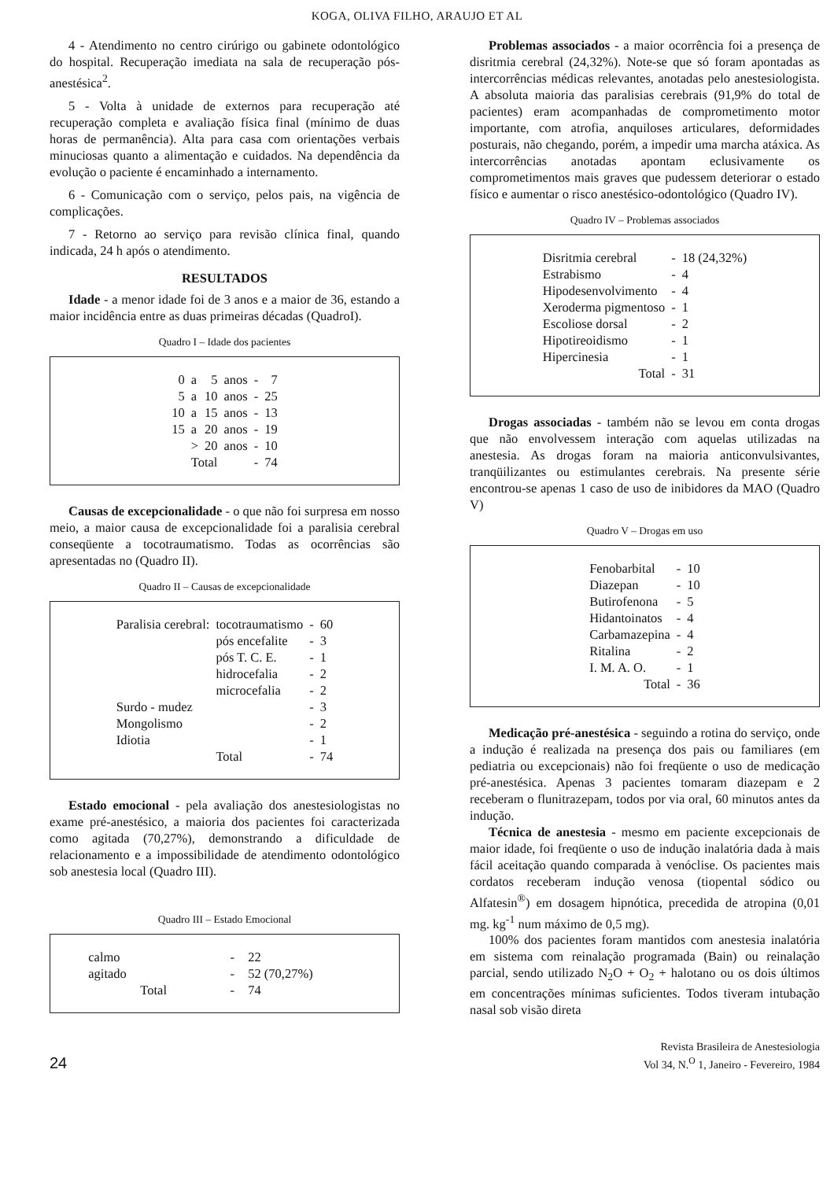KOGA, OLIVA FILHO, ARAUJO ET AL
4 - Atendimento no centro cirúrigo ou gabinete odontológico do hospital. Recuperação imediata na sala de recuperação pós-anestésica<sup>2</sup>.
5 - Volta à unidade de externos para recuperação até recuperação completa e avaliação física final (mínimo de duas horas de permanência). Alta para casa com orientações verbais minuciosas quanto a alimentação e cuidados. Na dependência da evolução o paciente é encaminhado a internamento.
6 - Comunicação com o serviço, pelos pais, na vigência de complicações.
7 - Retorno ao serviço para revisão clínica final, quando indicada, 24 h após o atendimento.
RESULTADOS
Idade - a menor idade foi de 3 anos e a maior de 36, estando a maior incidência entre as duas primeiras décadas (QuadroI).
Quadro I – Idade dos pacientes
| 0 | a | 5 | anos | - | 7 |
| 5 | a | 10 | anos | - | 25 |
| 10 | a | 15 | anos | - | 13 |
| 15 | a | 20 | anos | - | 19 |
| | > | 20 | anos | - | 10 |
| | Total | | | - | 74 |
Causas de excepcionalidade - o que não foi surpresa em nosso meio, a maior causa de excepcionalidade foi a paralisia cerebral conseqüente a tocotraumatismo. Todas as ocorrências são apresentadas no (Quadro II).
Quadro II – Causas de excepcionalidade
| Paralisia cerebral: | tocotraumatismo | - | 60 |
| | pós encefalite | - | 3 |
| | pós T. C. E. | - | 1 |
| | hidrocefalia | - | 2 |
| | microcefalia | - | 2 |
| Surdo - mudez | | - | 3 |
| Mongolismo | | - | 2 |
| Idiotia | | - | 1 |
| | Total | - | 74 |
Estado emocional - pela avaliação dos anestesiologistas no exame pré-anestésico, a maioria dos pacientes foi caracterizada como agitada (70,27%), demonstrando a dificuldade de relacionamento e a impossibilidade de atendimento odontológico sob anestesia local (Quadro III).
Quadro III – Estado Emocional
| calmo | - | 22 |
| agitado | - | 52 (70,27%) |
| Total | - | 74 |
Problemas associados - a maior ocorrência foi a presença de disritmia cerebral (24,32%). Note-se que só foram apontadas as intercorrências médicas relevantes, anotadas pelo anestesiologista. A absoluta maioria das paralisias cerebrais (91,9% do total de pacientes) eram acompanhadas de comprometimento motor importante, com atrofia, anquiloses articulares, deformidades posturais, não chegando, porém, a impedir uma marcha atáxica. As intercorrências anotadas apontam eclusivamente os comprometimentos mais graves que pudessem deteriorar o estado físico e aumentar o risco anestésico-odontológico (Quadro IV).
Quadro IV – Problemas associados
| Disritmia cerebral | - | 18 (24,32%) |
| Estrabismo | - | 4 |
| Hipodesenvolvimento | - | 4 |
| Xeroderma pigmentoso | - | 1 |
| Escoliose dorsal | - | 2 |
| Hipotireoidismo | - | 1 |
| Hipercinesia | - | 1 |
| Total | - | 31 |
Drogas associadas - também não se levou em conta drogas que não envolvessem interação com aquelas utilizadas na anestesia. As drogas foram na maioria anticonvulsivantes, tranqüilizantes ou estimulantes cerebrais. Na presente série encontrou-se apenas 1 caso de uso de inibidores da MAO (Quadro V)
Quadro V – Drogas em uso
| Fenobarbital | - | 10 |
| Diazepan | - | 10 |
| Butirofenona | - | 5 |
| Hidantoinatos | - | 4 |
| Carbamazepina | - | 4 |
| Ritalina | - | 2 |
| I. M. A. O. | - | 1 |
| Total | - | 36 |
Medicação pré-anestésica - seguindo a rotina do serviço, onde a indução é realizada na presença dos pais ou familiares (em pediatria ou excepcionais) não foi freqüente o uso de medicação pré-anestésica. Apenas 3 pacientes tomaram diazepam e 2 receberam o flunitrazepam, todos por via oral, 60 minutos antes da indução.
Técnica de anestesia - mesmo em paciente excepcionais de maior idade, foi freqüente o uso de indução inalatória dada à mais fácil aceitação quando comparada à venóclise. Os pacientes mais cordatos receberam indução venosa (tiopental sódico ou Alfatesin<sup>®</sup>) em dosagem hipnótica, precedida de atropina (0,01 mg. kg<sup>-1</sup> num máximo de 0,5 mg).
100% dos pacientes foram mantidos com anestesia inalatória em sistema com reinalação programada (Bain) ou reinalação parcial, sendo utilizado N<sub>2</sub>O + O<sub>2</sub> + halotano ou os dois últimos em concentrações mínimas suficientes. Todos tiveram intubação nasal sob visão direta
24
Revista Brasileira de Anestesiologia
Vol 34, N.<sup>O</sup> 1, Janeiro - Fevereiro, 1984